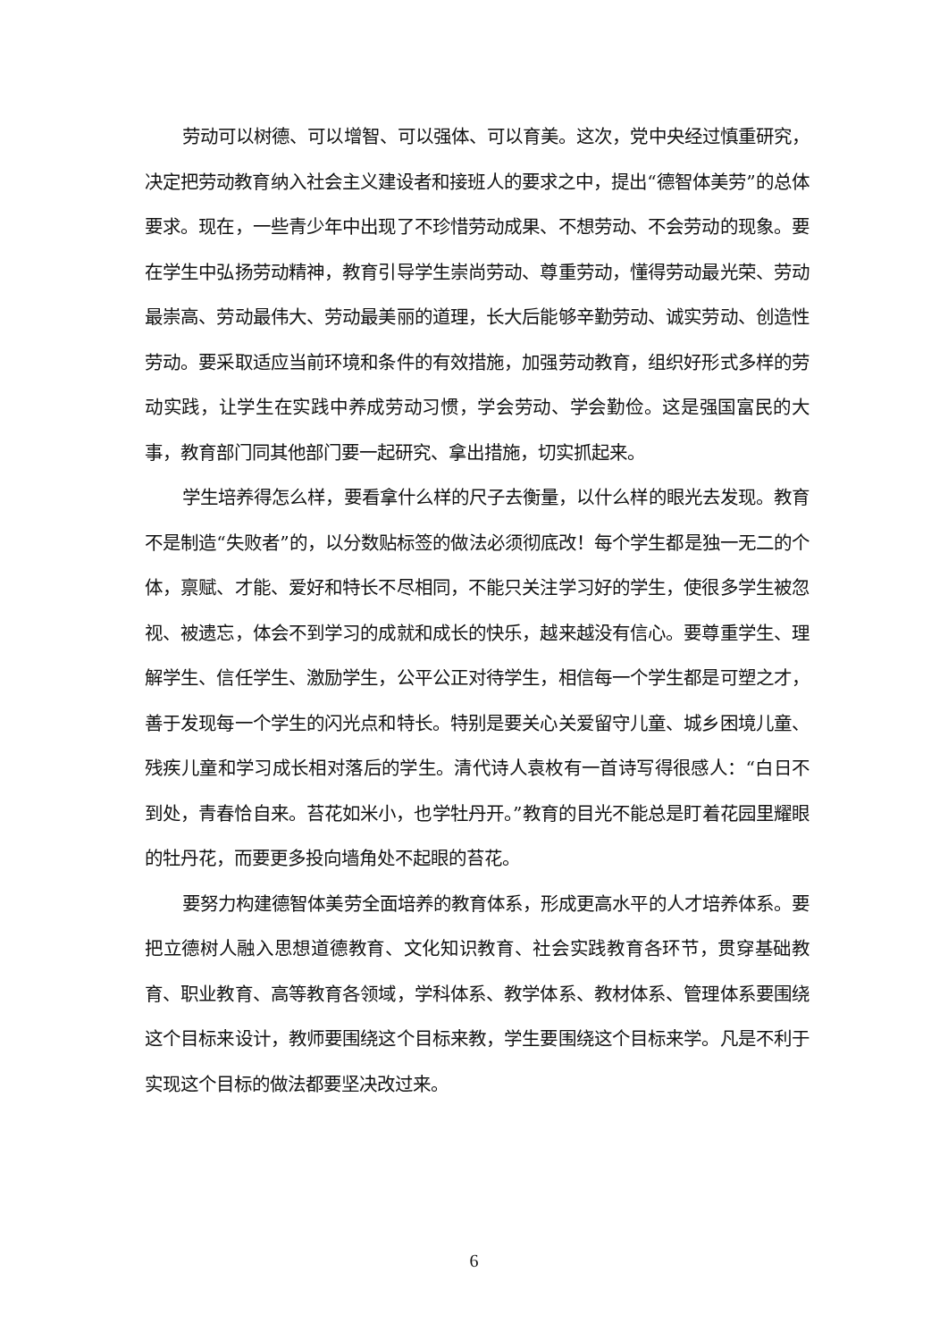劳动可以树德、可以增智、可以强体、可以育美。这次，党中央经过慎重研究，决定把劳动教育纳入社会主义建设者和接班人的要求之中，提出“德智体美劳”的总体要求。现在，一些青少年中出现了不珍惜劳动成果、不想劳动、不会劳动的现象。要在学生中弘扬劳动精神，教育引导学生崇尚劳动、尊重劳动，懂得劳动最光荣、劳动最崇高、劳动最伟大、劳动最美丽的道理，长大后能够辛勤劳动、诚实劳动、创造性劳动。要采取适应当前环境和条件的有效措施，加强劳动教育，组织好形式多样的劳动实践，让学生在实践中养成劳动习惯，学会劳动、学会勤俭。这是强国富民的大事，教育部门同其他部门要一起研究、拿出措施，切实抓起来。
学生培养得怎么样，要看拿什么样的尺子去衡量，以什么样的眼光去发现。教育不是制造“失败者”的，以分数贴标签的做法必须彻底改！每个学生都是独一无二的个体，禀赋、才能、爱好和特长不尽相同，不能只关注学习好的学生，使很多学生被忽视、被遗忘，体会不到学习的成就和成长的快乐，越来越没有信心。要尊重学生、理解学生、信任学生、激励学生，公平公正对待学生，相信每一个学生都是可塑之才，善于发现每一个学生的闪光点和特长。特别是要关心关爱留守儿童、城乡困境儿童、残疾儿童和学习成长相对落后的学生。清代诗人袁枚有一首诗写得很感人：“白日不到处，青春恰自来。苔花如米小，也学牡丹开。”教育的目光不能总是盯着花园里耀眼的牡丹花，而要更多投向墙角处不起眼的苔花。
要努力构建德智体美劳全面培养的教育体系，形成更高水平的人才培养体系。要把立德树人融入思想道德教育、文化知识教育、社会实践教育各环节，贯穿基础教育、职业教育、高等教育各领域，学科体系、教学体系、教材体系、管理体系要围绕这个目标来设计，教师要围绕这个目标来教，学生要围绕这个目标来学。凡是不利于实现这个目标的做法都要坚决改过来。
6